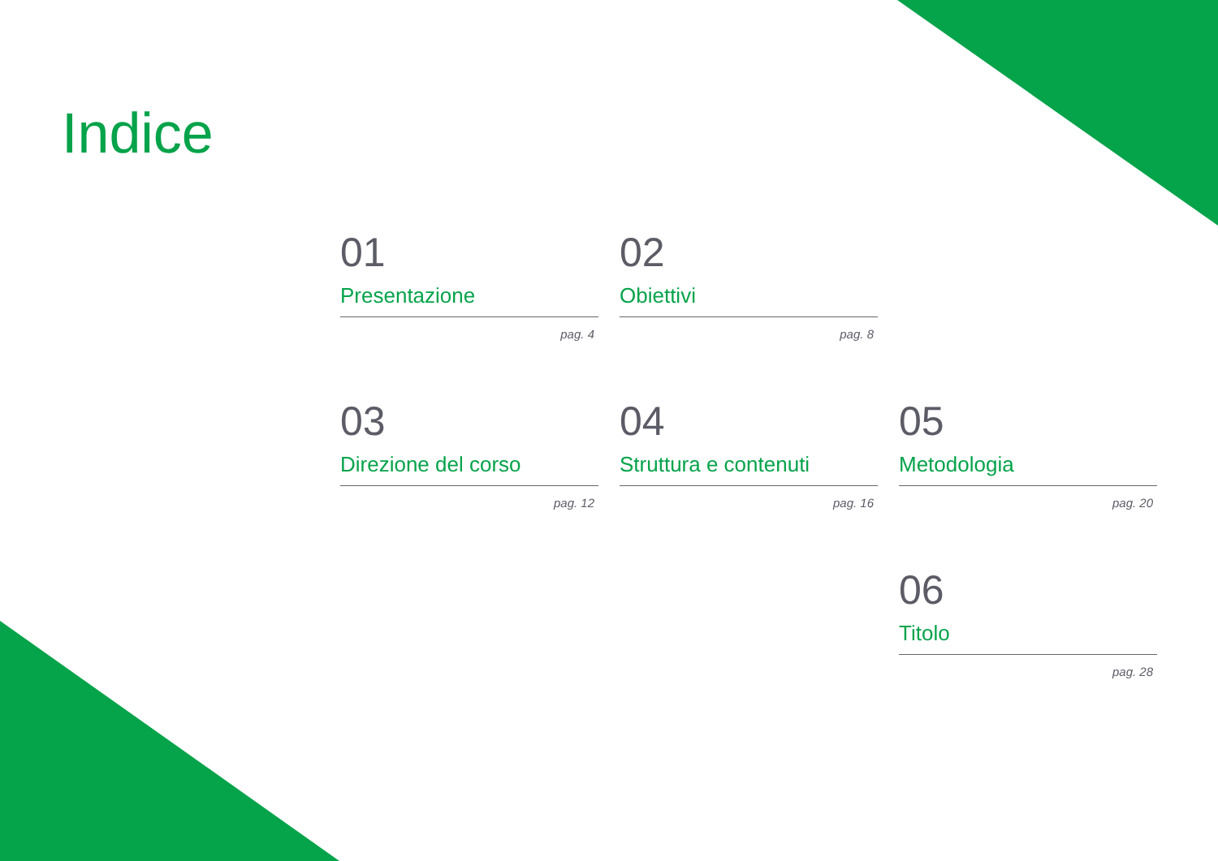Indice
01
Presentazione
pag. 4
02
Obiettivi
pag. 8
03
Direzione del corso
pag. 12
04
Struttura e contenuti
pag. 16
05
Metodologia
pag. 20
06
Titolo
pag. 28